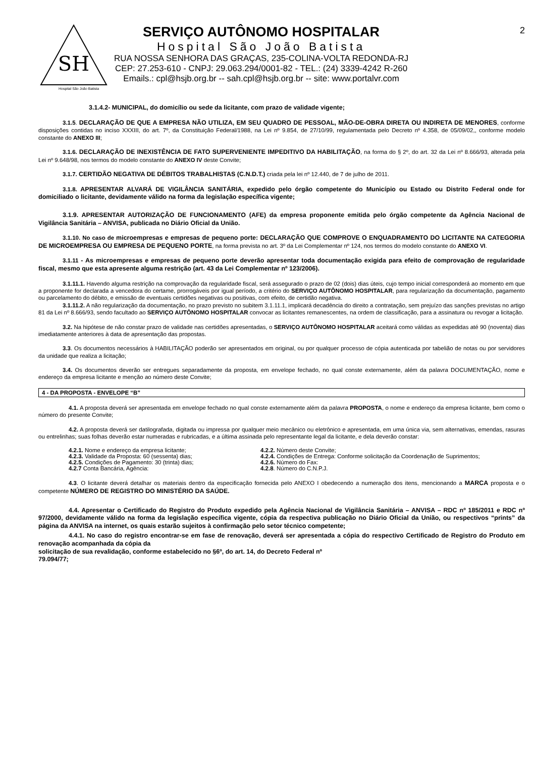SH
Hospital São João Batista
SERVIÇO AUTÔNOMO HOSPITALAR
Hospital São João Batista
RUA NOSSA SENHORA DAS GRAÇAS, 235-COLINA-VOLTA REDONDA-RJ
CEP: 27.253-610 - CNPJ: 29.063.294/0001-82 - TEL.: (24) 3339-4242 R-260
Emails.: cpl@hsjb.org.br -- sah.cpl@hsjb.org.br -- site: www.portalvr.com
2
3.1.4.2- MUNICIPAL, do domicílio ou sede da licitante, com prazo de validade vigente;
3.1.5. DECLARAÇÃO DE QUE A EMPRESA NÃO UTILIZA, EM SEU QUADRO DE PESSOAL, MÃO-DE-OBRA DIRETA OU INDIRETA DE MENORES, conforme disposições contidas no inciso XXXIII, do art. 7º, da Constituição Federal/1988, na Lei nº 9.854, de 27/10/99, regulamentada pelo Decreto nº 4.358, de 05/09/02,, conforme modelo constante do ANEXO III;
3.1.6. DECLARAÇÃO DE INEXISTÊNCIA DE FATO SUPERVENIENTE IMPEDITIVO DA HABILITAÇÃO, na forma do § 2º, do art. 32 da Lei nº 8.666/93, alterada pela Lei nº 9.648/98, nos termos do modelo constante do ANEXO IV deste Convite;
3.1.7. CERTIDÃO NEGATIVA DE DÉBITOS TRABALHISTAS (C.N.D.T.) criada pela lei nº 12.440, de 7 de julho de 2011.
3.1.8. APRESENTAR ALVARÁ DE VIGILÂNCIA SANITÁRIA, expedido pelo órgão competente do Município ou Estado ou Distrito Federal onde for domiciliado o licitante, devidamente válido na forma da legislação específica vigente;
3.1.9. APRESENTAR AUTORIZAÇÃO DE FUNCIONAMENTO (AFE) da empresa proponente emitida pelo órgão competente da Agência Nacional de Vigilância Sanitária – ANVISA, publicada no Diário Oficial da União.
3.1.10. No caso de microempresas e empresas de pequeno porte: DECLARAÇÃO QUE COMPROVE O ENQUADRAMENTO DO LICITANTE NA CATEGORIA DE MICROEMPRESA OU EMPRESA DE PEQUENO PORTE, na forma prevista no art. 3º da Lei Complementar nº 124, nos termos do modelo constante do ANEXO VI.
3.1.11 - As microempresas e empresas de pequeno porte deverão apresentar toda documentação exigida para efeito de comprovação de regularidade fiscal, mesmo que esta apresente alguma restrição (art. 43 da Lei Complementar nº 123/2006).
3.1.11.1. Havendo alguma restrição na comprovação da regularidade fiscal, será assegurado o prazo de 02 (dois) dias úteis, cujo tempo inicial corresponderá ao momento em que a proponente for declarada a vencedora do certame, prorrogáveis por igual período, a critério do SERVIÇO AUTÔNOMO HOSPITALAR, para regularização da documentação, pagamento ou parcelamento do débito, e emissão de eventuais certidões negativas ou positivas, com efeito, de certidão negativa.
3.1.11.2. A não regularização da documentação, no prazo previsto no subitem 3.1.11.1, implicará decadência do direito a contratação, sem prejuízo das sanções previstas no artigo 81 da Lei nº 8.666/93, sendo facultado ao SERVIÇO AUTÔNOMO HOSPITALAR convocar as licitantes remanescentes, na ordem de classificação, para a assinatura ou revogar a licitação.
3.2. Na hipótese de não constar prazo de validade nas certidões apresentadas, o SERVIÇO AUTÔNOMO HOSPITALAR aceitará como válidas as expedidas até 90 (noventa) dias imediatamente anteriores à data de apresentação das propostas.
3.3. Os documentos necessários à HABILITAÇÃO poderão ser apresentados em original, ou por qualquer processo de cópia autenticada por tabelião de notas ou por servidores da unidade que realiza a licitação;
3.4. Os documentos deverão ser entregues separadamente da proposta, em envelope fechado, no qual conste externamente, além da palavra DOCUMENTAÇÃO, nome e endereço da empresa licitante e menção ao número deste Convite;
4 - DA PROPOSTA - ENVELOPE “B”
4.1. A proposta deverá ser apresentada em envelope fechado no qual conste externamente além da palavra PROPOSTA, o nome e endereço da empresa licitante, bem como o número do presente Convite;
4.2. A proposta deverá ser datilografada, digitada ou impressa por qualquer meio mecânico ou eletrônico e apresentada, em uma única via, sem alternativas, emendas, rasuras ou entrelinhas; suas folhas deverão estar numeradas e rubricadas, e a última assinada pelo representante legal da licitante, e dela deverão constar:
4.2.1. Nome e endereço da empresa licitante;
4.2.2. Número deste Convite;
4.2.3. Validade da Proposta: 60 (sessenta) dias;
4.2.4. Condições de Entrega: Conforme solicitação da Coordenação de Suprimentos;
4.2.5. Condições de Pagamento: 30 (trinta) dias;
4.2.6. Número do Fax:
4.2.7 Conta Bancária, Agência:
4.2.8. Número do C.N.P.J.
4.3. O licitante deverá detalhar os materiais dentro da especificação fornecida pelo ANEXO I obedecendo a numeração dos itens, mencionando a MARCA proposta e o competente NÚMERO DE REGISTRO DO MINISTÉRIO DA SAÚDE.
4.4. Apresentar o Certificado do Registro do Produto expedido pela Agência Nacional de Vigilância Sanitária – ANVISA – RDC nº 185/2011 e RDC nº 97/2000, devidamente válido na forma da legislação específica vigente, cópia da respectiva publicação no Diário Oficial da União, ou respectivos “prints” da página da ANVISA na internet, os quais estarão sujeitos à confirmação pelo setor técnico competente;
4.4.1. No caso do registro encontrar-se em fase de renovação, deverá ser apresentada a cópia do respectivo Certificado de Registro do Produto em renovação acompanhada da cópia da
solicitação de sua revalidação, conforme estabelecido no §6º, do art. 14, do Decreto Federal nº
79.094/77;